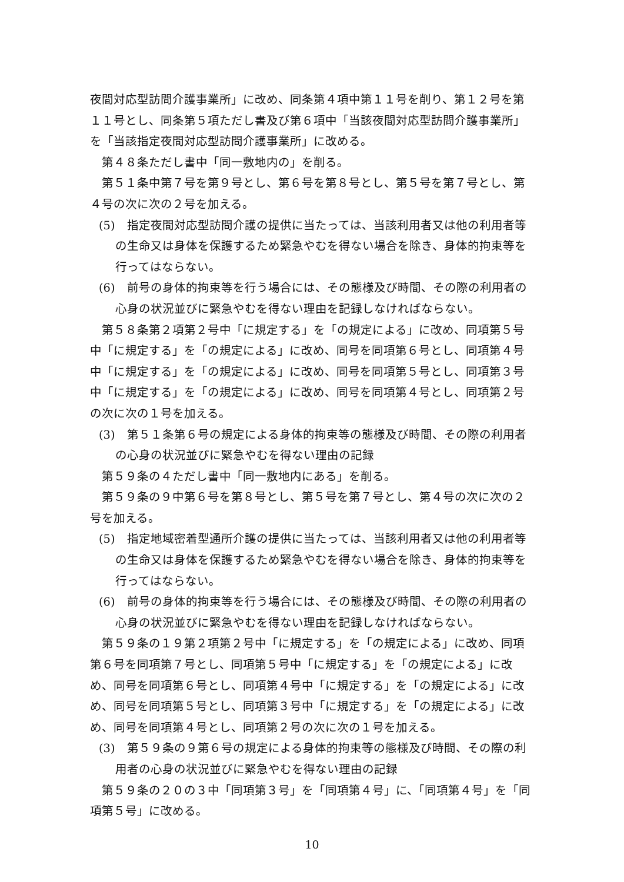夜間対応型訪問介護事業所」に改め、同条第４項中第１１号を削り、第１２号を第１１号とし、同条第５項ただし書及び第６項中「当該夜間対応型訪問介護事業所」を「当該指定夜間対応型訪問介護事業所」に改める。
第４８条ただし書中「同一敷地内の」を削る。
第５１条中第７号を第９号とし、第６号を第８号とし、第５号を第７号とし、第４号の次に次の２号を加える。
(5)　指定夜間対応型訪問介護の提供に当たっては、当該利用者又は他の利用者等の生命又は身体を保護するため緊急やむを得ない場合を除き、身体的拘束等を行ってはならない。
(6)　前号の身体的拘束等を行う場合には、その態様及び時間、その際の利用者の心身の状況並びに緊急やむを得ない理由を記録しなければならない。
第５８条第２項第２号中「に規定する」を「の規定による」に改め、同項第５号中「に規定する」を「の規定による」に改め、同号を同項第６号とし、同項第４号中「に規定する」を「の規定による」に改め、同号を同項第５号とし、同項第３号中「に規定する」を「の規定による」に改め、同号を同項第４号とし、同項第２号の次に次の１号を加える。
(3)　第５１条第６号の規定による身体的拘束等の態様及び時間、その際の利用者の心身の状況並びに緊急やむを得ない理由の記録
第５９条の４ただし書中「同一敷地内にある」を削る。
第５９条の９中第６号を第８号とし、第５号を第７号とし、第４号の次に次の２号を加える。
(5)　指定地域密着型通所介護の提供に当たっては、当該利用者又は他の利用者等の生命又は身体を保護するため緊急やむを得ない場合を除き、身体的拘束等を行ってはならない。
(6)　前号の身体的拘束等を行う場合には、その態様及び時間、その際の利用者の心身の状況並びに緊急やむを得ない理由を記録しなければならない。
第５９条の１９第２項第２号中「に規定する」を「の規定による」に改め、同項第６号を同項第７号とし、同項第５号中「に規定する」を「の規定による」に改め、同号を同項第６号とし、同項第４号中「に規定する」を「の規定による」に改め、同号を同項第５号とし、同項第３号中「に規定する」を「の規定による」に改め、同号を同項第４号とし、同項第２号の次に次の１号を加える。
(3)　第５９条の９第６号の規定による身体的拘束等の態様及び時間、その際の利用者の心身の状況並びに緊急やむを得ない理由の記録
第５９条の２０の３中「同項第３号」を「同項第４号」に、「同項第４号」を「同項第５号」に改める。
10